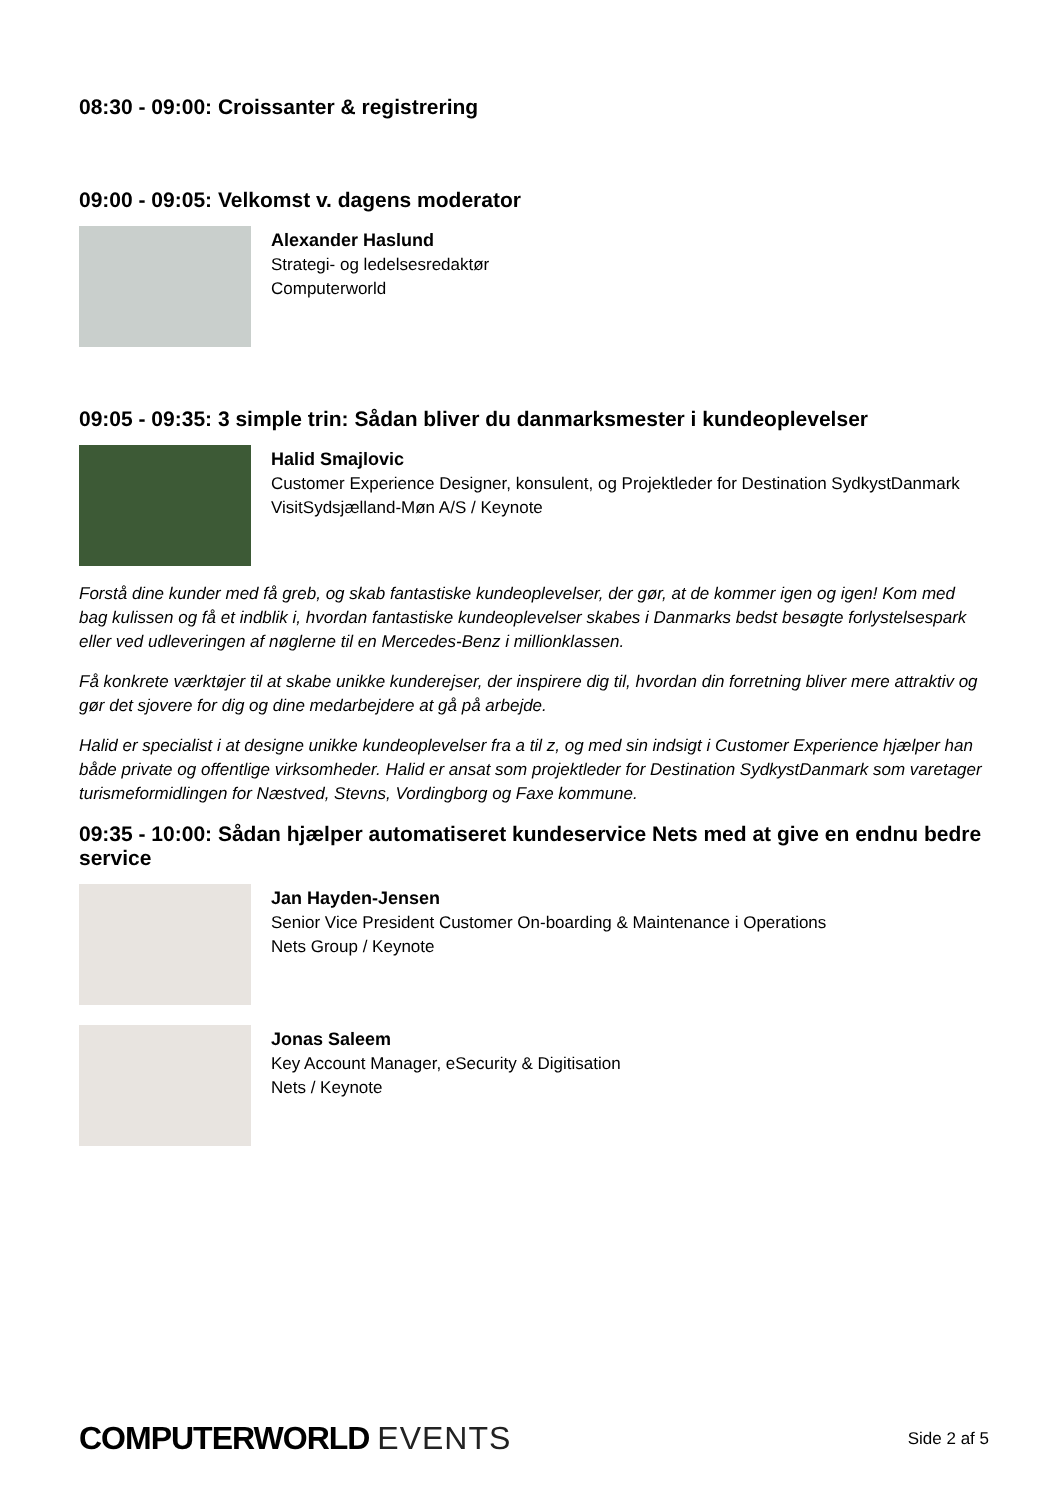08:30 - 09:00: Croissanter & registrering
09:00 - 09:05: Velkomst v. dagens moderator
Alexander Haslund
Strategi- og ledelsesredaktør
Computerworld
09:05 - 09:35: 3 simple trin: Sådan bliver du danmarksmester i kundeoplevelser
Halid Smajlovic
Customer Experience Designer, konsulent, og Projektleder for Destination SydkystDanmark
VisitSydsjælland-Møn A/S / Keynote
Forstå dine kunder med få greb, og skab fantastiske kundeoplevelser, der gør, at de kommer igen og igen! Kom med bag kulissen og få et indblik i, hvordan fantastiske kundeoplevelser skabes i Danmarks bedst besøgte forlystelsespark eller ved udleveringen af nøglerne til en Mercedes-Benz i millionklassen.
Få konkrete værktøjer til at skabe unikke kunderejser, der inspirere dig til, hvordan din forretning bliver mere attraktiv og gør det sjovere for dig og dine medarbejdere at gå på arbejde.
Halid er specialist i at designe unikke kundeoplevelser fra a til z, og med sin indsigt i Customer Experience hjælper han både private og offentlige virksomheder. Halid er ansat som projektleder for Destination SydkystDanmark som varetager turismeformidlingen for Næstved, Stevns, Vordingborg og Faxe kommune.
09:35 - 10:00: Sådan hjælper automatiseret kundeservice Nets med at give en endnu bedre service
Jan Hayden-Jensen
Senior Vice President Customer On-boarding & Maintenance i Operations
Nets Group / Keynote
Jonas Saleem
Key Account Manager, eSecurity & Digitisation
Nets / Keynote
COMPUTERWORLD EVENTS
Side 2 af 5